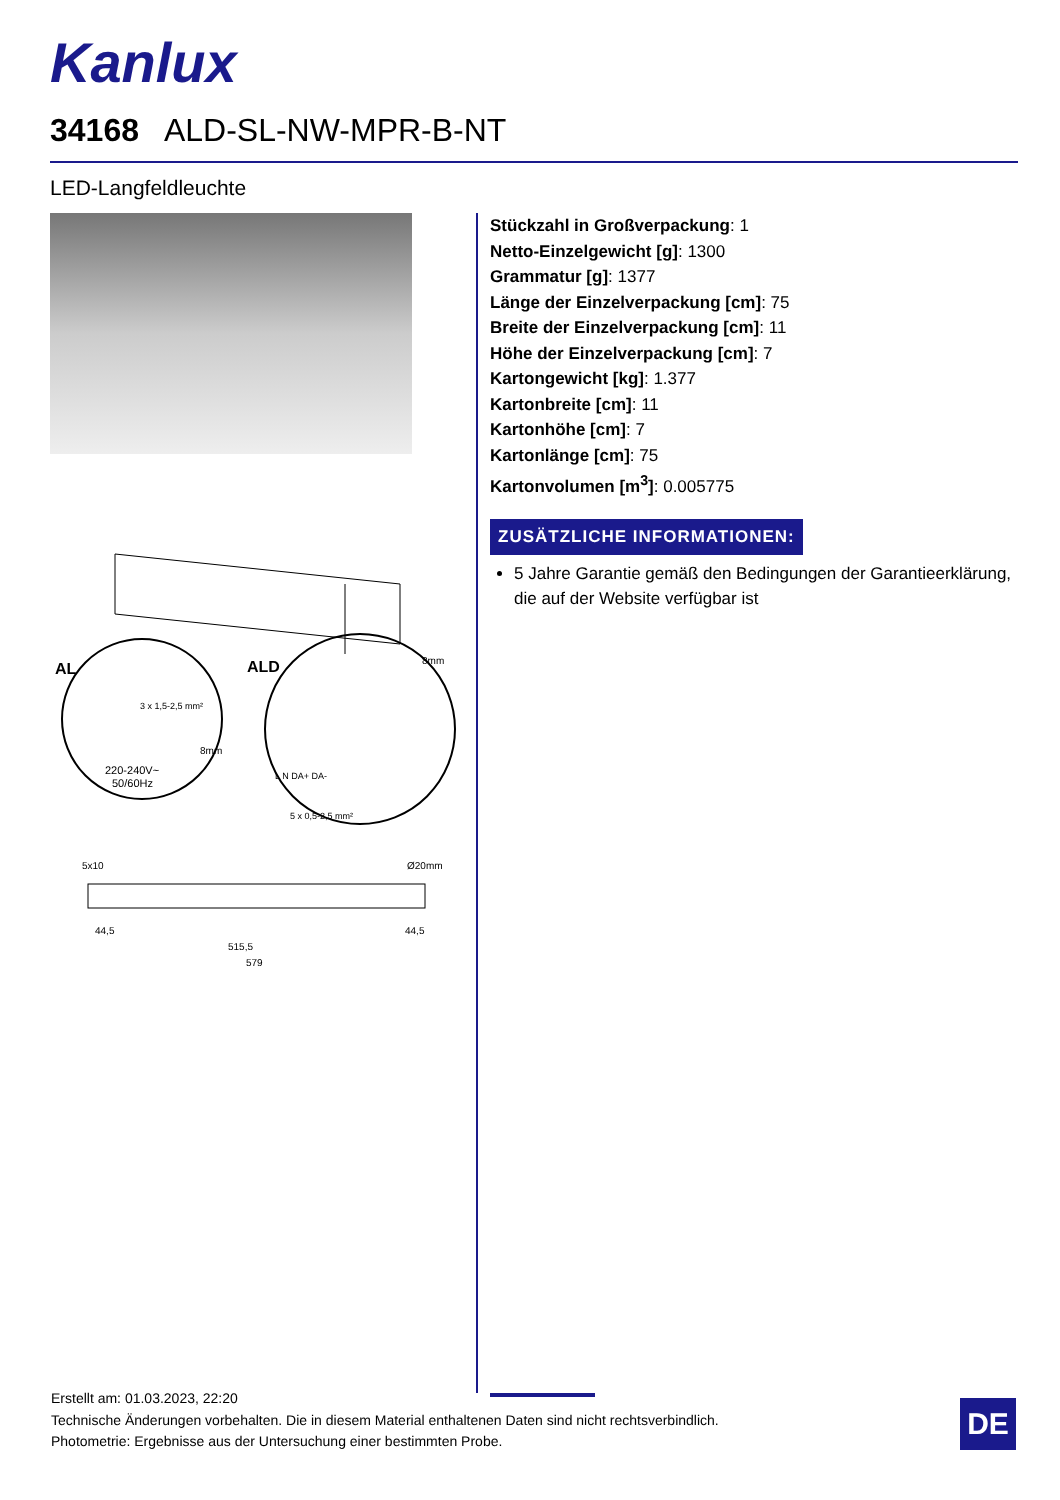Kanlux
34168 ALD-SL-NW-MPR-B-NT
LED-Langfeldleuchte
AL
ALD
3 x 1,5-2,5 mm²
220-240V~
50/60Hz
8mm
8mm
5 x 0,5-2,5 mm²
L N DA+ DA-
5x10
Ø20mm
44,5
44,5
515,5
579
Stückzahl in Großverpackung: 1
Netto-Einzelgewicht [g]: 1300
Grammatur [g]: 1377
Länge der Einzelverpackung [cm]: 75
Breite der Einzelverpackung [cm]: 11
Höhe der Einzelverpackung [cm]: 7
Kartongewicht [kg]: 1.377
Kartonbreite [cm]: 11
Kartonhöhe [cm]: 7
Kartonlänge [cm]: 75
Kartonvolumen [m<sup>3</sup>]: 0.005775
ZUSÄTZLICHE INFORMATIONEN:
5 Jahre Garantie gemäß den Bedingungen der Garantieerklärung, die auf der Website verfügbar ist
Erstellt am: 01.03.2023, 22:20
Technische Änderungen vorbehalten. Die in diesem Material enthaltenen Daten sind nicht rechtsverbindlich.
Photometrie: Ergebnisse aus der Untersuchung einer bestimmten Probe.
DE